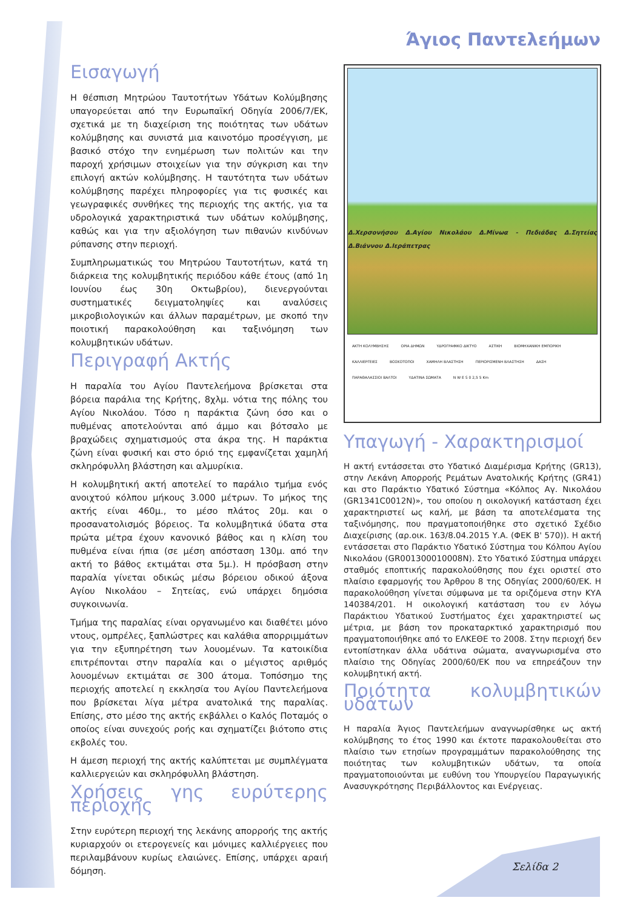Άγιος Παντελεήμων
Εισαγωγή
Η θέσπιση Μητρώου Ταυτοτήτων Υδάτων Κολύμβησης υπαγορεύεται από την Ευρωπαϊκή Οδηγία 2006/7/ΕΚ, σχετικά με τη διαχείριση της ποιότητας των υδάτων κολύμβησης και συνιστά μια καινοτόμο προσέγγιση, με βασικό στόχο την ενημέρωση των πολιτών και την παροχή χρήσιμων στοιχείων για την σύγκριση και την επιλογή ακτών κολύμβησης. Η ταυτότητα των υδάτων κολύμβησης παρέχει πληροφορίες για τις φυσικές και γεωγραφικές συνθήκες της περιοχής της ακτής, για τα υδρολογικά χαρακτηριστικά των υδάτων κολύμβησης, καθώς και για την αξιολόγηση των πιθανών κινδύνων ρύπανσης στην περιοχή.
Συμπληρωματικώς του Μητρώου Ταυτοτήτων, κατά τη διάρκεια της κολυμβητικής περιόδου κάθε έτους (από 1η Ιουνίου έως 30η Οκτωβρίου), διενεργούνται συστηματικές δειγματοληψίες και αναλύσεις μικροβιολογικών και άλλων παραμέτρων, με σκοπό την ποιοτική παρακολούθηση και ταξινόμηση των κολυμβητικών υδάτων.
Περιγραφή Ακτής
Η παραλία του Αγίου Παντελεήμονα βρίσκεται στα βόρεια παράλια της Κρήτης, 8χλμ. νότια της πόλης του Αγίου Νικολάου. Τόσο η παράκτια ζώνη όσο και ο πυθμένας αποτελούνται από άμμο και βότσαλο με βραχώδεις σχηματισμούς στα άκρα της. Η παράκτια ζώνη είναι φυσική και στο όριό της εμφανίζεται χαμηλή σκληρόφυλλη βλάστηση και αλμυρίκια.
Η κολυμβητική ακτή αποτελεί το παράλιο τμήμα ενός ανοιχτού κόλπου μήκους 3.000 μέτρων. Το μήκος της ακτής είναι 460μ., το μέσο πλάτος 20μ. και ο προσανατολισμός βόρειος. Τα κολυμβητικά ύδατα στα πρώτα μέτρα έχουν κανονικό βάθος και η κλίση του πυθμένα είναι ήπια (σε μέση απόσταση 130μ. από την ακτή το βάθος εκτιμάται στα 5μ.). Η πρόσβαση στην παραλία γίνεται οδικώς μέσω βόρειου οδικού άξονα Αγίου Νικολάου – Σητείας, ενώ υπάρχει δημόσια συγκοινωνία.
Τμήμα της παραλίας είναι οργανωμένο και διαθέτει μόνο ντους, ομπρέλες, ξαπλώστρες και καλάθια απορριμμάτων για την εξυπηρέτηση των λουομένων. Τα κατοικίδια επιτρέπονται στην παραλία και ο μέγιστος αριθμός λουομένων εκτιμάται σε 300 άτομα. Τοπόσημο της περιοχής αποτελεί η εκκλησία του Αγίου Παντελεήμονα που βρίσκεται λίγα μέτρα ανατολικά της παραλίας. Επίσης, στο μέσο της ακτής εκβάλλει ο Καλός Ποταμός ο οποίος είναι συνεχούς ροής και σχηματίζει βιότοπο στις εκβολές του.
Η άμεση περιοχή της ακτής καλύπτεται με συμπλέγματα καλλιεργειών και σκληρόφυλλη βλάστηση.
Χρήσεις γης ευρύτερης περιοχής
Στην ευρύτερη περιοχή της λεκάνης απορροής της ακτής κυριαρχούν οι ετερογενείς και μόνιμες καλλιέργειες που περιλαμβάνουν κυρίως ελαιώνες. Επίσης, υπάρχει αραιή δόμηση.
Δ.Χερσονήσου Δ.Αγίου Νικολάου Δ.Μίνωα - Πεδιάδας Δ.Σητείας Δ.Βιάννου Δ.Ιεράπετρας
ΑΚΤΗ ΚΟΛΥΜΒΗΣΗΣ ΟΡΙΑ ΔΗΜΩΝ ΥΔΡΟΓΡΑΦΙΚΟ ΔΙΚΤΥΟ ΑΣΤΙΚΗ ΒΙΟΜΗΧΑΝΙΚΗ ΕΜΠΟΡΙΚΗ ΚΑΛΛΙΕΡΓΕΙΕΣ ΒΟΣΚΟΤΟΠΟΙ ΧΑΜΗΛΗ ΒΛΑΣΤΗΣΗ ΠΕΡΙΟΡΙΣΜΕΝΗ ΒΛΑΣΤΗΣΗ ΔΑΣΗ ΠΑΡΑΘΑΛΑΣΣΙΟΙ ΒΑΛΤΟΙ ΥΔΑΤΙΝΑ ΣΩΜΑΤΑ N W E S 0 2,5 5 Km
Υπαγωγή - Χαρακτηρισμοί
Η ακτή εντάσσεται στο Υδατικό Διαμέρισμα Κρήτης (GR13), στην Λεκάνη Απορροής Ρεμάτων Ανατολικής Κρήτης (GR41) και στο Παράκτιο Υδατικό Σύστημα «Κόλπος Αγ. Νικολάου (GR1341C0012N)», του οποίου η οικολογική κατάσταση έχει χαρακτηριστεί ως καλή, με βάση τα αποτελέσματα της ταξινόμησης, που πραγματοποιήθηκε στο σχετικό Σχέδιο Διαχείρισης (αρ.οικ. 163/8.04.2015 Υ.Α. (ΦΕΚ Β' 570)). Η ακτή εντάσσεται στο Παράκτιο Υδατικό Σύστημα του Κόλπου Αγίου Νικολάου (GR001300010008N). Στο Υδατικό Σύστημα υπάρχει σταθμός εποπτικής παρακολούθησης που έχει οριστεί στο πλαίσιο εφαρμογής του Άρθρου 8 της Οδηγίας 2000/60/ΕΚ. Η παρακολούθηση γίνεται σύμφωνα με τα οριζόμενα στην ΚΥΑ 140384/201. Η οικολογική κατάσταση του εν λόγω Παράκτιου Υδατικού Συστήματος έχει χαρακτηριστεί ως μέτρια, με βάση τον προκαταρκτικό χαρακτηρισμό που πραγματοποιήθηκε από το ΕΛΚΕΘΕ το 2008. Στην περιοχή δεν εντοπίστηκαν άλλα υδάτινα σώματα, αναγνωρισμένα στο πλαίσιο της Οδηγίας 2000/60/ΕΚ που να επηρεάζουν την κολυμβητική ακτή.
Ποιότητα κολυμβητικών υδάτων
Η παραλία Άγιος Παντελεήμων αναγνωρίσθηκε ως ακτή κολύμβησης το έτος 1990 και έκτοτε παρακολουθείται στο πλαίσιο των ετησίων προγραμμάτων παρακολούθησης της ποιότητας των κολυμβητικών υδάτων, τα οποία πραγματοποιούνται με ευθύνη του Υπουργείου Παραγωγικής Ανασυγκρότησης Περιβάλλοντος και Ενέργειας.
Σελίδα 2